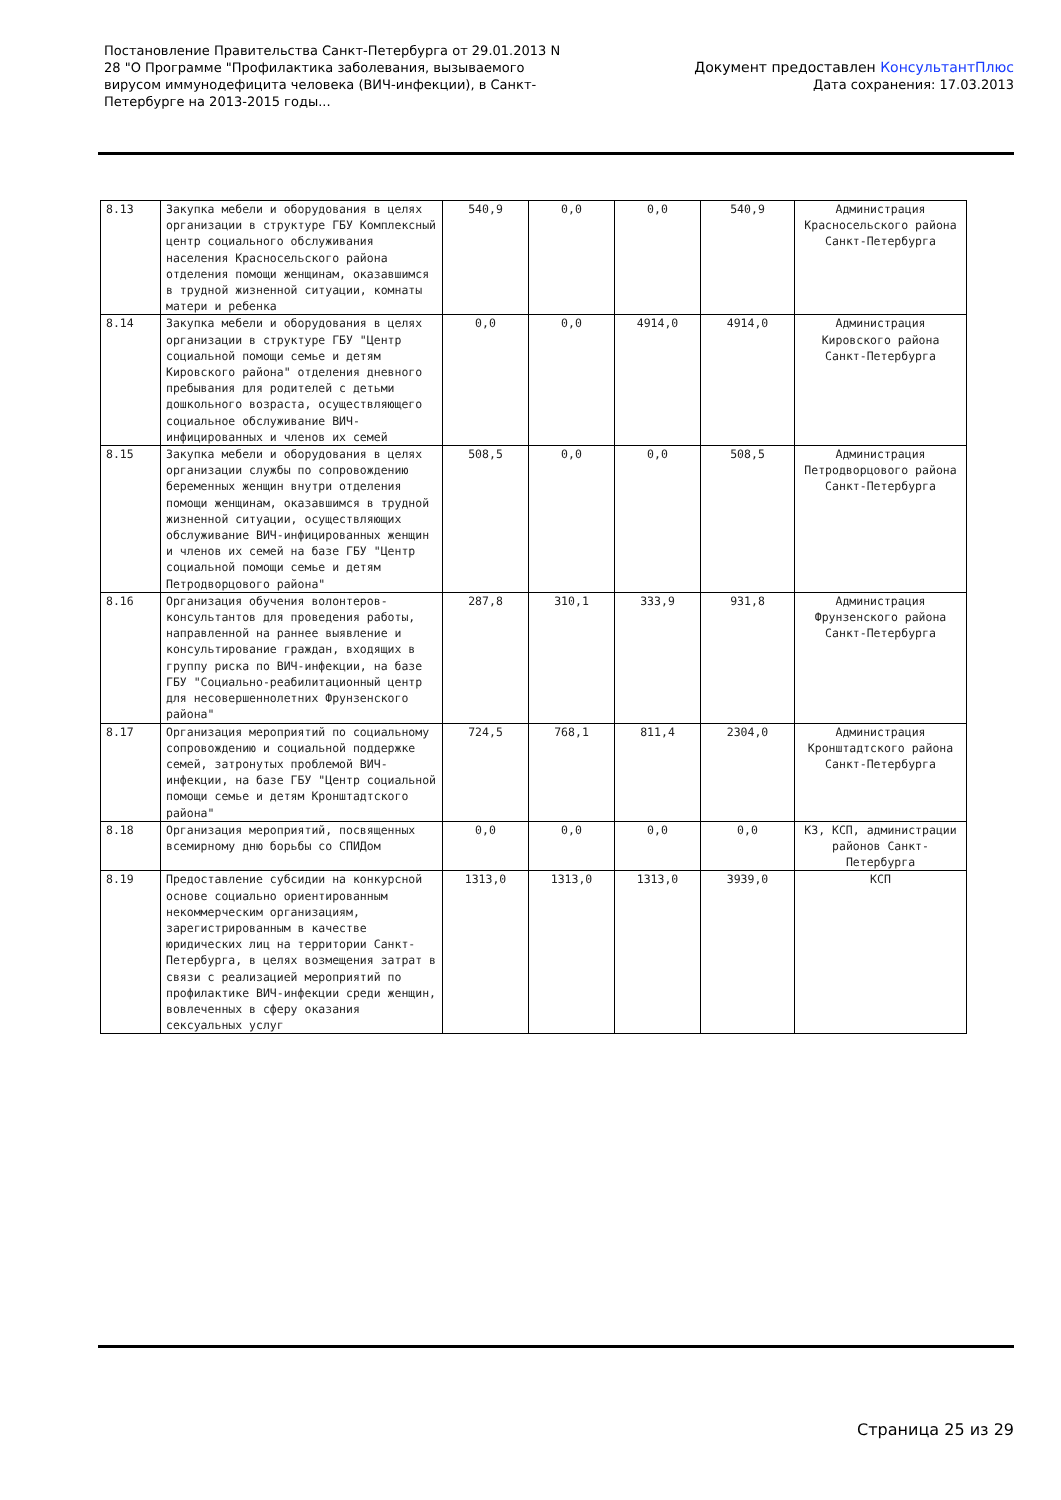Постановление Правительства Санкт-Петербурга от 29.01.2013 N 28 "О Программе "Профилактика заболевания, вызываемого вирусом иммунодефицита человека (ВИЧ-инфекции), в Санкт-Петербурге на 2013-2015 годы...
Документ предоставлен КонсультантПлюс
Дата сохранения: 17.03.2013
| 8.13 | Закупка мебели и оборудования в целях организации в структуре ГБУ Комплексный центр социального обслуживания населения Красносельского района отделения помощи женщинам, оказавшимся в трудной жизненной ситуации, комнаты матери и ребенка | 540,9 | 0,0 | 0,0 | 540,9 | Администрация Красносельского района Санкт-Петербурга |
| 8.14 | Закупка мебели и оборудования в целях организации в структуре ГБУ "Центр социальной помощи семье и детям Кировского района" отделения дневного пребывания для родителей с детьми дошкольного возраста, осуществляющего социальное обслуживание ВИЧ-инфицированных и членов их семей | 0,0 | 0,0 | 4914,0 | 4914,0 | Администрация Кировского района Санкт-Петербурга |
| 8.15 | Закупка мебели и оборудования в целях организации службы по сопровождению беременных женщин внутри отделения помощи женщинам, оказавшимся в трудной жизненной ситуации, осуществляющих обслуживание ВИЧ-инфицированных женщин и членов их семей на базе ГБУ "Центр социальной помощи семье и детям Петродворцового района" | 508,5 | 0,0 | 0,0 | 508,5 | Администрация Петродворцового района Санкт-Петербурга |
| 8.16 | Организация обучения волонтеров-консультантов для проведения работы, направленной на раннее выявление и консультирование граждан, входящих в группу риска по ВИЧ-инфекции, на базе ГБУ "Социально-реабилитационный центр для несовершеннолетних Фрунзенского района" | 287,8 | 310,1 | 333,9 | 931,8 | Администрация Фрунзенского района Санкт-Петербурга |
| 8.17 | Организация мероприятий по социальному сопровождению и социальной поддержке семей, затронутых проблемой ВИЧ-инфекции, на базе ГБУ "Центр социальной помощи семье и детям Кронштадтского района" | 724,5 | 768,1 | 811,4 | 2304,0 | Администрация Кронштадтского района Санкт-Петербурга |
| 8.18 | Организация мероприятий, посвященных всемирному дню борьбы со СПИДом | 0,0 | 0,0 | 0,0 | 0,0 | КЗ, КСП, администрации районов Санкт-Петербурга |
| 8.19 | Предоставление субсидии на конкурсной основе социально ориентированным некоммерческим организациям, зарегистрированным в качестве юридических лиц на территории Санкт-Петербурга, в целях возмещения затрат в связи с реализацией мероприятий по профилактике ВИЧ-инфекции среди женщин, вовлеченных в сферу оказания сексуальных услуг | 1313,0 | 1313,0 | 1313,0 | 3939,0 | КСП |
Страница 25 из 29